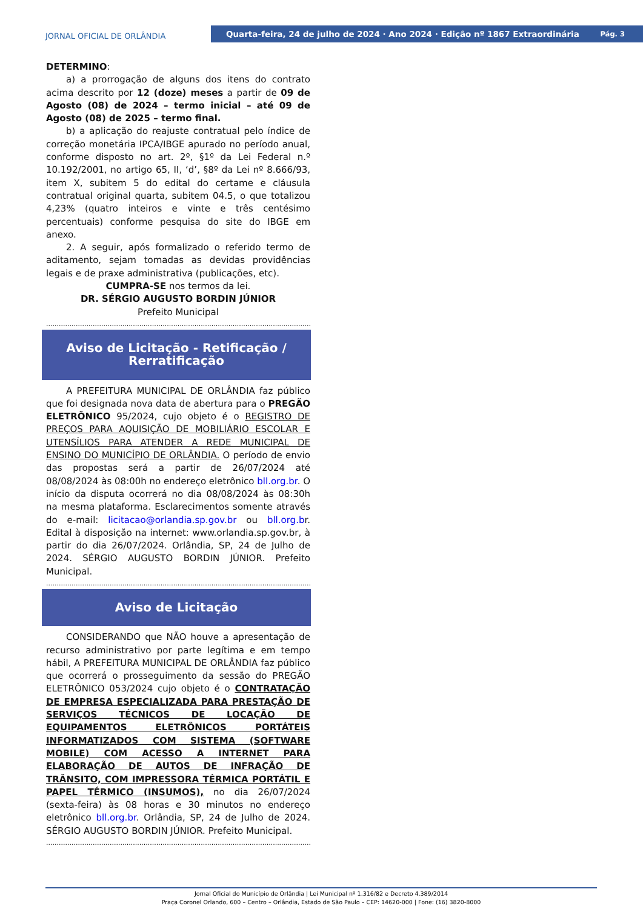JORNAL OFICIAL DE ORLÂNDIA
Quarta-feira, 24 de julho de 2024 · Ano 2024 · Edição nº 1867 Extraordinária Pág. 3
DETERMINO:
a) a prorrogação de alguns dos itens do contrato acima descrito por 12 (doze) meses a partir de 09 de Agosto (08) de 2024 – termo inicial – até 09 de Agosto (08) de 2025 – termo final.
b) a aplicação do reajuste contratual pelo índice de correção monetária IPCA/IBGE apurado no período anual, conforme disposto no art. 2º, §1º da Lei Federal n.º 10.192/2001, no artigo 65, II, ‘d’, §8º da Lei nº 8.666/93, item X, subitem 5 do edital do certame e cláusula contratual original quarta, subitem 04.5, o que totalizou 4,23% (quatro inteiros e vinte e três centésimo percentuais) conforme pesquisa do site do IBGE em anexo.
2. A seguir, após formalizado o referido termo de aditamento, sejam tomadas as devidas providências legais e de praxe administrativa (publicações, etc).
CUMPRA-SE nos termos da lei.
DR. SÉRGIO AUGUSTO BORDIN JÚNIOR
Prefeito Municipal
..................................................................................................................................
Aviso de Licitação - Retificação /
Rerratificação
A PREFEITURA MUNICIPAL DE ORLÂNDIA faz público que foi designada nova data de abertura para o PREGÃO ELETRÔNICO 95/2024, cujo objeto é o REGISTRO DE PREÇOS PARA AQUISIÇÃO DE MOBILIÁRIO ESCOLAR E UTENSÍLIOS PARA ATENDER A REDE MUNICIPAL DE ENSINO DO MUNICÍPIO DE ORLÂNDIA. O período de envio das propostas será a partir de 26/07/2024 até 08/08/2024 às 08:00h no endereço eletrônico bll.org.br. O início da disputa ocorrerá no dia 08/08/2024 às 08:30h na mesma plataforma. Esclarecimentos somente através do e-mail: licitacao@orlandia.sp.gov.br ou bll.org.br. Edital à disposição na internet: www.orlandia.sp.gov.br, à partir do dia 26/07/2024. Orlândia, SP, 24 de Julho de 2024. SÉRGIO AUGUSTO BORDIN JÚNIOR. Prefeito Municipal.
..................................................................................................................................
Aviso de Licitação
CONSIDERANDO que NÃO houve a apresentação de recurso administrativo por parte legítima e em tempo hábil, A PREFEITURA MUNICIPAL DE ORLÂNDIA faz público que ocorrerá o prosseguimento da sessão do PREGÃO ELETRÔNICO 053/2024 cujo objeto é o CONTRATAÇÃO DE EMPRESA ESPECIALIZADA PARA PRESTAÇÃO DE SERVIÇOS TÉCNICOS DE LOCAÇÃO DE EQUIPAMENTOS ELETRÔNICOS PORTÁTEIS INFORMATIZADOS COM SISTEMA (SOFTWARE MOBILE) COM ACESSO A INTERNET PARA ELABORAÇÃO DE AUTOS DE INFRAÇÃO DE TRÂNSITO, COM IMPRESSORA TÉRMICA PORTÁTIL E PAPEL TÉRMICO (INSUMOS), no dia 26/07/2024 (sexta-feira) às 08 horas e 30 minutos no endereço eletrônico bll.org.br. Orlândia, SP, 24 de Julho de 2024. SÉRGIO AUGUSTO BORDIN JÚNIOR. Prefeito Municipal.
..................................................................................................................................
Jornal Oficial do Município de Orlândia | Lei Municipal nº 1.316/82 e Decreto 4.389/2014
Praça Coronel Orlando, 600 – Centro – Orlândia, Estado de São Paulo – CEP: 14620-000 | Fone: (16) 3820-8000